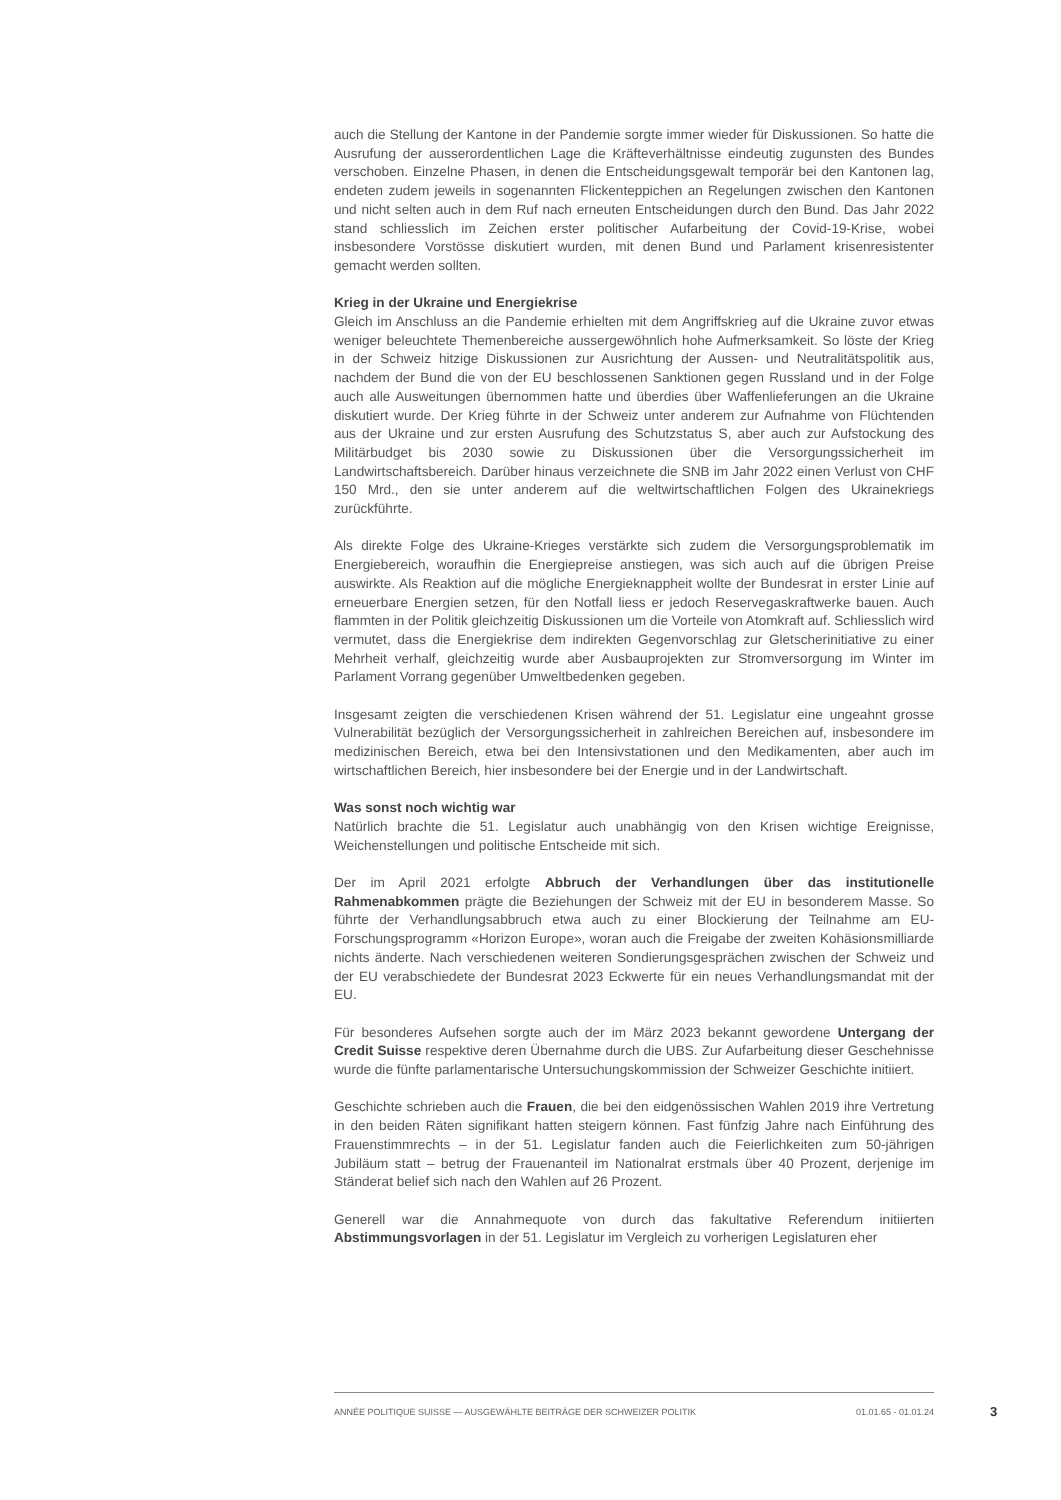auch die Stellung der Kantone in der Pandemie sorgte immer wieder für Diskussionen. So hatte die Ausrufung der ausserordentlichen Lage die Kräfteverhältnisse eindeutig zugunsten des Bundes verschoben. Einzelne Phasen, in denen die Entscheidungsgewalt temporär bei den Kantonen lag, endeten zudem jeweils in sogenannten Flickenteppichen an Regelungen zwischen den Kantonen und nicht selten auch in dem Ruf nach erneuten Entscheidungen durch den Bund. Das Jahr 2022 stand schliesslich im Zeichen erster politischer Aufarbeitung der Covid-19-Krise, wobei insbesondere Vorstösse diskutiert wurden, mit denen Bund und Parlament krisenresistenter gemacht werden sollten.
Krieg in der Ukraine und Energiekrise
Gleich im Anschluss an die Pandemie erhielten mit dem Angriffskrieg auf die Ukraine zuvor etwas weniger beleuchtete Themenbereiche aussergewöhnlich hohe Aufmerksamkeit. So löste der Krieg in der Schweiz hitzige Diskussionen zur Ausrichtung der Aussen- und Neutralitätspolitik aus, nachdem der Bund die von der EU beschlossenen Sanktionen gegen Russland und in der Folge auch alle Ausweitungen übernommen hatte und überdies über Waffenlieferungen an die Ukraine diskutiert wurde. Der Krieg führte in der Schweiz unter anderem zur Aufnahme von Flüchtenden aus der Ukraine und zur ersten Ausrufung des Schutzstatus S, aber auch zur Aufstockung des Militärbudget bis 2030 sowie zu Diskussionen über die Versorgungssicherheit im Landwirtschaftsbereich. Darüber hinaus verzeichnete die SNB im Jahr 2022 einen Verlust von CHF 150 Mrd., den sie unter anderem auf die weltwirtschaftlichen Folgen des Ukrainekriegs zurückführte.
Als direkte Folge des Ukraine-Krieges verstärkte sich zudem die Versorgungsproblematik im Energiebereich, woraufhin die Energiepreise anstiegen, was sich auch auf die übrigen Preise auswirkte. Als Reaktion auf die mögliche Energieknappheit wollte der Bundesrat in erster Linie auf erneuerbare Energien setzen, für den Notfall liess er jedoch Reservegaskraftwerke bauen. Auch flammten in der Politik gleichzeitig Diskussionen um die Vorteile von Atomkraft auf. Schliesslich wird vermutet, dass die Energiekrise dem indirekten Gegenvorschlag zur Gletscherinitiative zu einer Mehrheit verhalf, gleichzeitig wurde aber Ausbauprojekten zur Stromversorgung im Winter im Parlament Vorrang gegenüber Umweltbedenken gegeben.
Insgesamt zeigten die verschiedenen Krisen während der 51. Legislatur eine ungeahnt grosse Vulnerabilität bezüglich der Versorgungssicherheit in zahlreichen Bereichen auf, insbesondere im medizinischen Bereich, etwa bei den Intensivstationen und den Medikamenten, aber auch im wirtschaftlichen Bereich, hier insbesondere bei der Energie und in der Landwirtschaft.
Was sonst noch wichtig war
Natürlich brachte die 51. Legislatur auch unabhängig von den Krisen wichtige Ereignisse, Weichenstellungen und politische Entscheide mit sich.
Der im April 2021 erfolgte Abbruch der Verhandlungen über das institutionelle Rahmenabkommen prägte die Beziehungen der Schweiz mit der EU in besonderem Masse. So führte der Verhandlungsabbruch etwa auch zu einer Blockierung der Teilnahme am EU-Forschungsprogramm «Horizon Europe», woran auch die Freigabe der zweiten Kohäsionsmilliarde nichts änderte. Nach verschiedenen weiteren Sondierungsgesprächen zwischen der Schweiz und der EU verabschiedete der Bundesrat 2023 Eckwerte für ein neues Verhandlungsmandat mit der EU.
Für besonderes Aufsehen sorgte auch der im März 2023 bekannt gewordene Untergang der Credit Suisse respektive deren Übernahme durch die UBS. Zur Aufarbeitung dieser Geschehnisse wurde die fünfte parlamentarische Untersuchungskommission der Schweizer Geschichte initiiert.
Geschichte schrieben auch die Frauen, die bei den eidgenössischen Wahlen 2019 ihre Vertretung in den beiden Räten signifikant hatten steigern können. Fast fünfzig Jahre nach Einführung des Frauenstimmrechts – in der 51. Legislatur fanden auch die Feierlichkeiten zum 50-jährigen Jubiläum statt – betrug der Frauenanteil im Nationalrat erstmals über 40 Prozent, derjenige im Ständerat belief sich nach den Wahlen auf 26 Prozent.
Generell war die Annahmequote von durch das fakultative Referendum initiierten Abstimmungsvorlagen in der 51. Legislatur im Vergleich zu vorherigen Legislaturen eher
ANNÉE POLITIQUE SUISSE — AUSGEWÄHLTE BEITRÄGE DER SCHWEIZER POLITIK 01.01.65 - 01.01.24
3